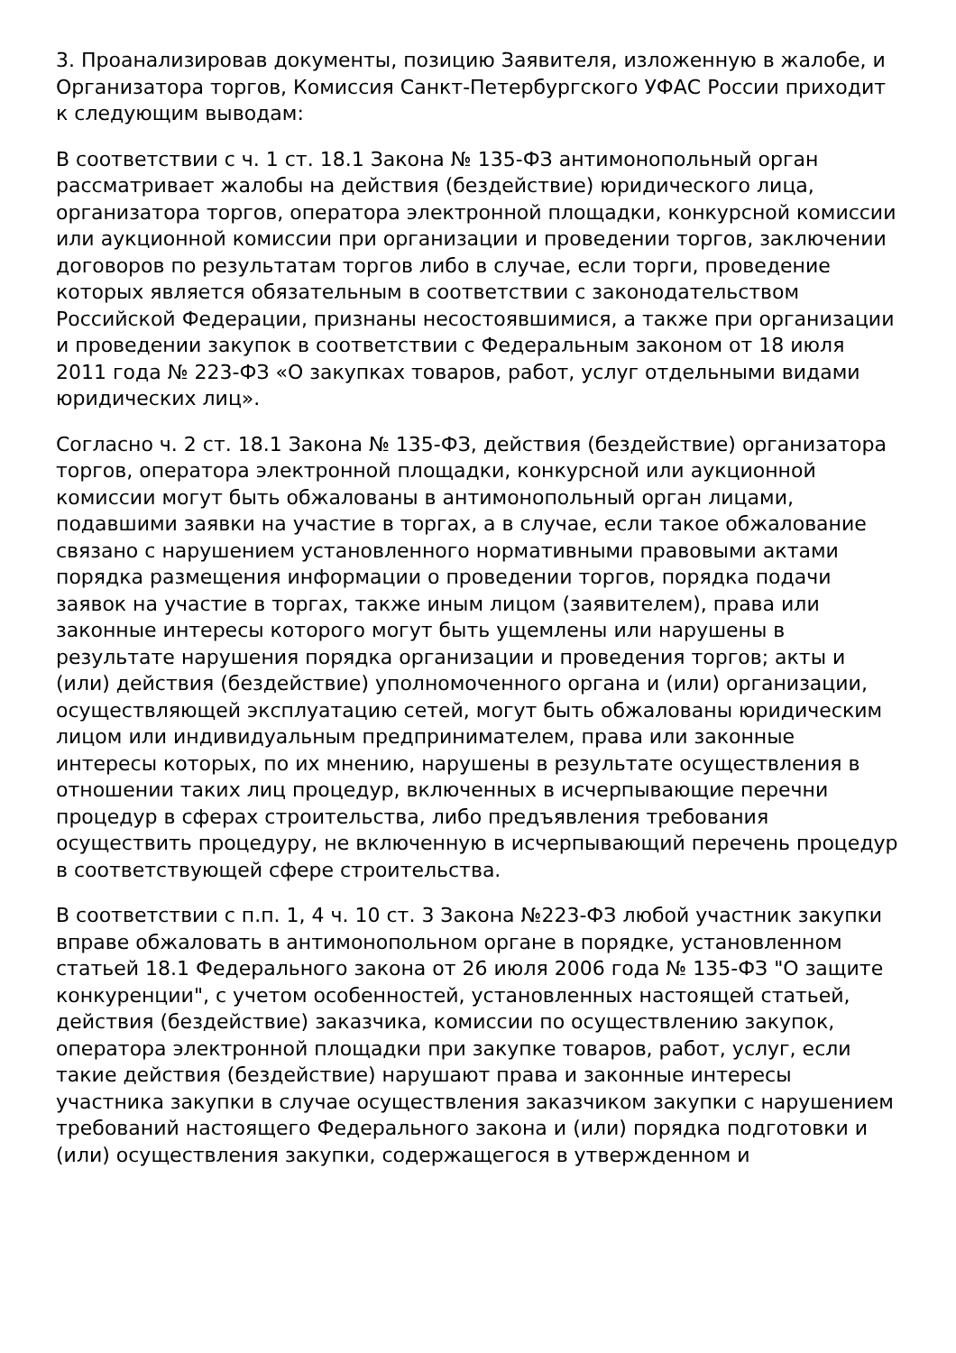3. Проанализировав документы, позицию Заявителя, изложенную в жалобе, и Организатора торгов, Комиссия Санкт-Петербургского УФАС России приходит к следующим выводам:
В соответствии с ч. 1 ст. 18.1 Закона № 135-ФЗ антимонопольный орган рассматривает жалобы на действия (бездействие) юридического лица, организатора торгов, оператора электронной площадки, конкурсной комиссии или аукционной комиссии при организации и проведении торгов, заключении договоров по результатам торгов либо в случае, если торги, проведение которых является обязательным в соответствии с законодательством Российской Федерации, признаны несостоявшимися, а также при организации и проведении закупок в соответствии с Федеральным законом от 18 июля 2011 года № 223-ФЗ «О закупках товаров, работ, услуг отдельными видами юридических лиц».
Согласно ч. 2 ст. 18.1 Закона № 135-ФЗ, действия (бездействие) организатора торгов, оператора электронной площадки, конкурсной или аукционной комиссии могут быть обжалованы в антимонопольный орган лицами, подавшими заявки на участие в торгах, а в случае, если такое обжалование связано с нарушением установленного нормативными правовыми актами порядка размещения информации о проведении торгов, порядка подачи заявок на участие в торгах, также иным лицом (заявителем), права или законные интересы которого могут быть ущемлены или нарушены в результате нарушения порядка организации и проведения торгов; акты и (или) действия (бездействие) уполномоченного органа и (или) организации, осуществляющей эксплуатацию сетей, могут быть обжалованы юридическим лицом или индивидуальным предпринимателем, права или законные интересы которых, по их мнению, нарушены в результате осуществления в отношении таких лиц процедур, включенных в исчерпывающие перечни процедур в сферах строительства, либо предъявления требования осуществить процедуру, не включенную в исчерпывающий перечень процедур в соответствующей сфере строительства.
В соответствии с п.п. 1, 4 ч. 10 ст. 3 Закона №223-ФЗ любой участник закупки вправе обжаловать в антимонопольном органе в порядке, установленном статьей 18.1 Федерального закона от 26 июля 2006 года № 135-ФЗ "О защите конкуренции", с учетом особенностей, установленных настоящей статьей, действия (бездействие) заказчика, комиссии по осуществлению закупок, оператора электронной площадки при закупке товаров, работ, услуг, если такие действия (бездействие) нарушают права и законные интересы участника закупки в случае осуществления заказчиком закупки с нарушением требований настоящего Федерального закона и (или) порядка подготовки и (или) осуществления закупки, содержащегося в утвержденном и